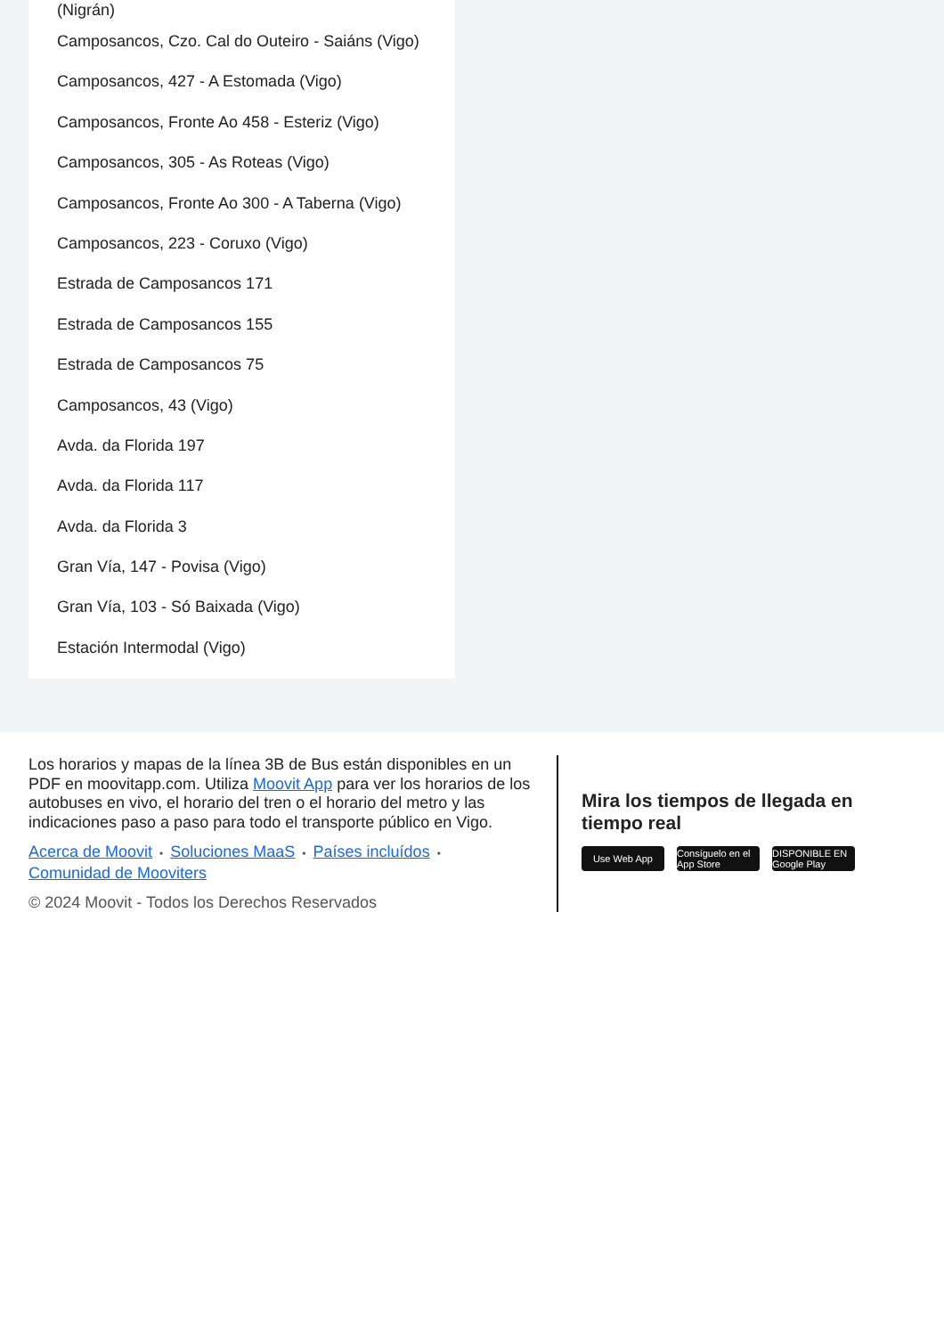(Nigrán)
Camposancos, Czo. Cal do Outeiro - Saiáns (Vigo)
Camposancos, 427 - A Estomada (Vigo)
Camposancos, Fronte Ao 458 - Esteriz (Vigo)
Camposancos, 305 - As Roteas (Vigo)
Camposancos, Fronte Ao 300 - A Taberna (Vigo)
Camposancos, 223 - Coruxo (Vigo)
Estrada de Camposancos 171
Estrada de Camposancos 155
Estrada de Camposancos 75
Camposancos, 43 (Vigo)
Avda. da Florida 197
Avda. da Florida 117
Avda. da Florida 3
Gran Vía, 147 - Povisa (Vigo)
Gran Vía, 103 - Só Baixada (Vigo)
Estación Intermodal (Vigo)
Los horarios y mapas de la línea 3B de Bus están disponibles en un PDF en moovitapp.com. Utiliza Moovit App para ver los horarios de los autobuses en vivo, el horario del tren o el horario del metro y las indicaciones paso a paso para todo el transporte público en Vigo.
Acerca de Moovit • Soluciones MaaS • Países incluídos •
Comunidad de Mooviters
© 2024 Moovit - Todos los Derechos Reservados
Mira los tiempos de llegada en tiempo real
Use Web App Consíguelo en el App Store
DISPONIBLE EN Google Play